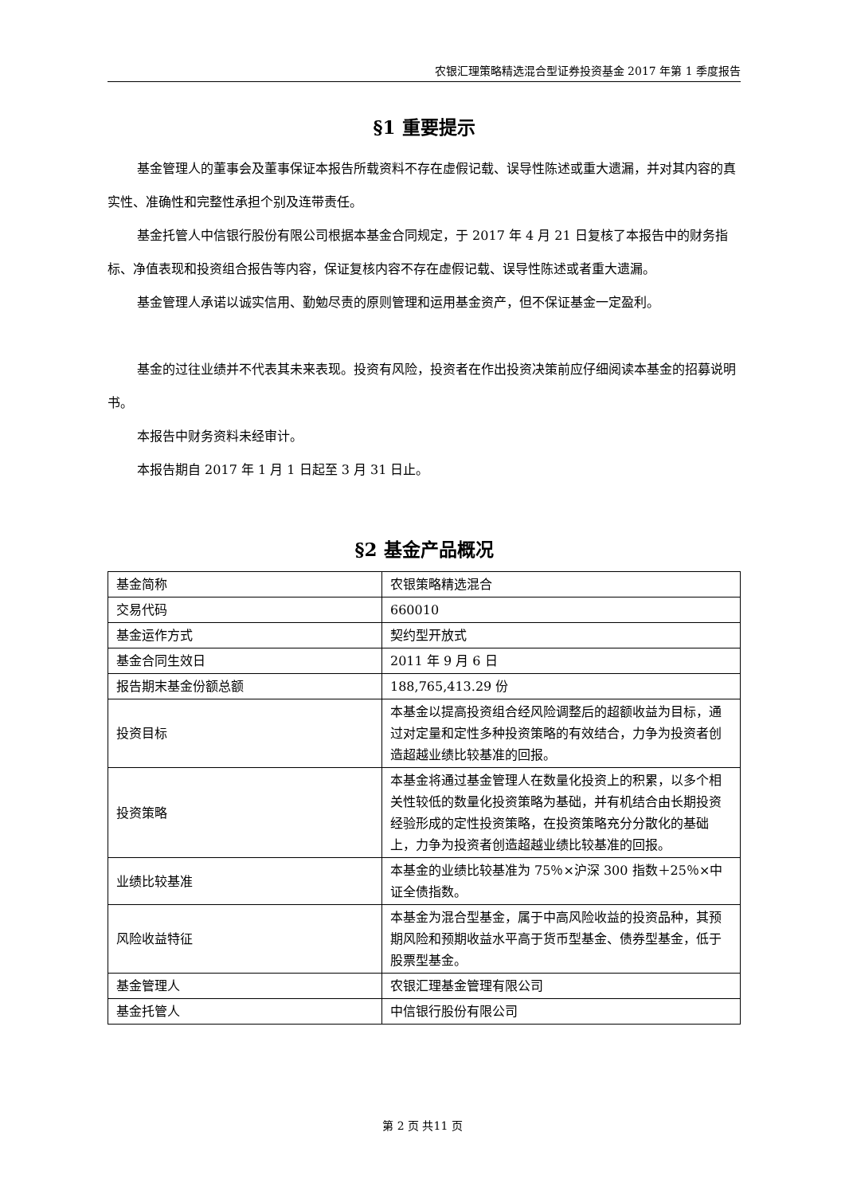农银汇理策略精选混合型证券投资基金 2017 年第 1 季度报告
§1 重要提示
基金管理人的董事会及董事保证本报告所载资料不存在虚假记载、误导性陈述或重大遗漏，并对其内容的真实性、准确性和完整性承担个别及连带责任。
基金托管人中信银行股份有限公司根据本基金合同规定，于 2017 年 4 月 21 日复核了本报告中的财务指标、净值表现和投资组合报告等内容，保证复核内容不存在虚假记载、误导性陈述或者重大遗漏。
基金管理人承诺以诚实信用、勤勉尽责的原则管理和运用基金资产，但不保证基金一定盈利。
基金的过往业绩并不代表其未来表现。投资有风险，投资者在作出投资决策前应仔细阅读本基金的招募说明书。
本报告中财务资料未经审计。
本报告期自 2017 年 1 月 1 日起至 3 月 31 日止。
§2 基金产品概况
| 基金简称 | 农银策略精选混合 |
| 交易代码 | 660010 |
| 基金运作方式 | 契约型开放式 |
| 基金合同生效日 | 2011 年 9 月 6 日 |
| 报告期末基金份额总额 | 188,765,413.29 份 |
| 投资目标 | 本基金以提高投资组合经风险调整后的超额收益为目标，通过对定量和定性多种投资策略的有效结合，力争为投资者创造超越业绩比较基准的回报。 |
| 投资策略 | 本基金将通过基金管理人在数量化投资上的积累，以多个相关性较低的数量化投资策略为基础，并有机结合由长期投资经验形成的定性投资策略，在投资策略充分分散化的基础上，力争为投资者创造超越业绩比较基准的回报。 |
| 业绩比较基准 | 本基金的业绩比较基准为 75％×沪深 300 指数＋25％×中证全债指数。 |
| 风险收益特征 | 本基金为混合型基金，属于中高风险收益的投资品种，其预期风险和预期收益水平高于货币型基金、债券型基金，低于股票型基金。 |
| 基金管理人 | 农银汇理基金管理有限公司 |
| 基金托管人 | 中信银行股份有限公司 |
第 2 页 共11 页